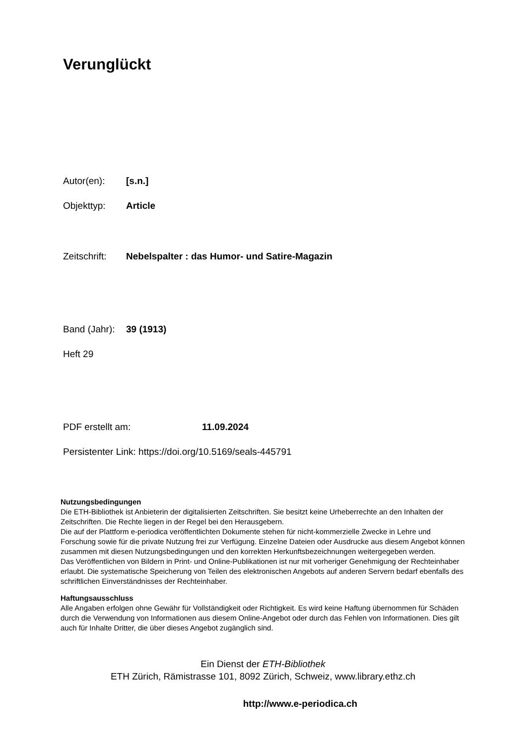Verunglückt
Autor(en): [s.n.]
Objekttyp: Article
Zeitschrift: Nebelspalter : das Humor- und Satire-Magazin
Band (Jahr): 39 (1913)
Heft 29
PDF erstellt am: 11.09.2024
Persistenter Link: https://doi.org/10.5169/seals-445791
Nutzungsbedingungen
Die ETH-Bibliothek ist Anbieterin der digitalisierten Zeitschriften. Sie besitzt keine Urheberrechte an den Inhalten der Zeitschriften. Die Rechte liegen in der Regel bei den Herausgebern.
Die auf der Plattform e-periodica veröffentlichten Dokumente stehen für nicht-kommerzielle Zwecke in Lehre und Forschung sowie für die private Nutzung frei zur Verfügung. Einzelne Dateien oder Ausdrucke aus diesem Angebot können zusammen mit diesen Nutzungsbedingungen und den korrekten Herkunftsbezeichnungen weitergegeben werden.
Das Veröffentlichen von Bildern in Print- und Online-Publikationen ist nur mit vorheriger Genehmigung der Rechteinhaber erlaubt. Die systematische Speicherung von Teilen des elektronischen Angebots auf anderen Servern bedarf ebenfalls des schriftlichen Einverständnisses der Rechteinhaber.
Haftungsausschluss
Alle Angaben erfolgen ohne Gewähr für Vollständigkeit oder Richtigkeit. Es wird keine Haftung übernommen für Schäden durch die Verwendung von Informationen aus diesem Online-Angebot oder durch das Fehlen von Informationen. Dies gilt auch für Inhalte Dritter, die über dieses Angebot zugänglich sind.
Ein Dienst der ETH-Bibliothek
ETH Zürich, Rämistrasse 101, 8092 Zürich, Schweiz, www.library.ethz.ch
http://www.e-periodica.ch